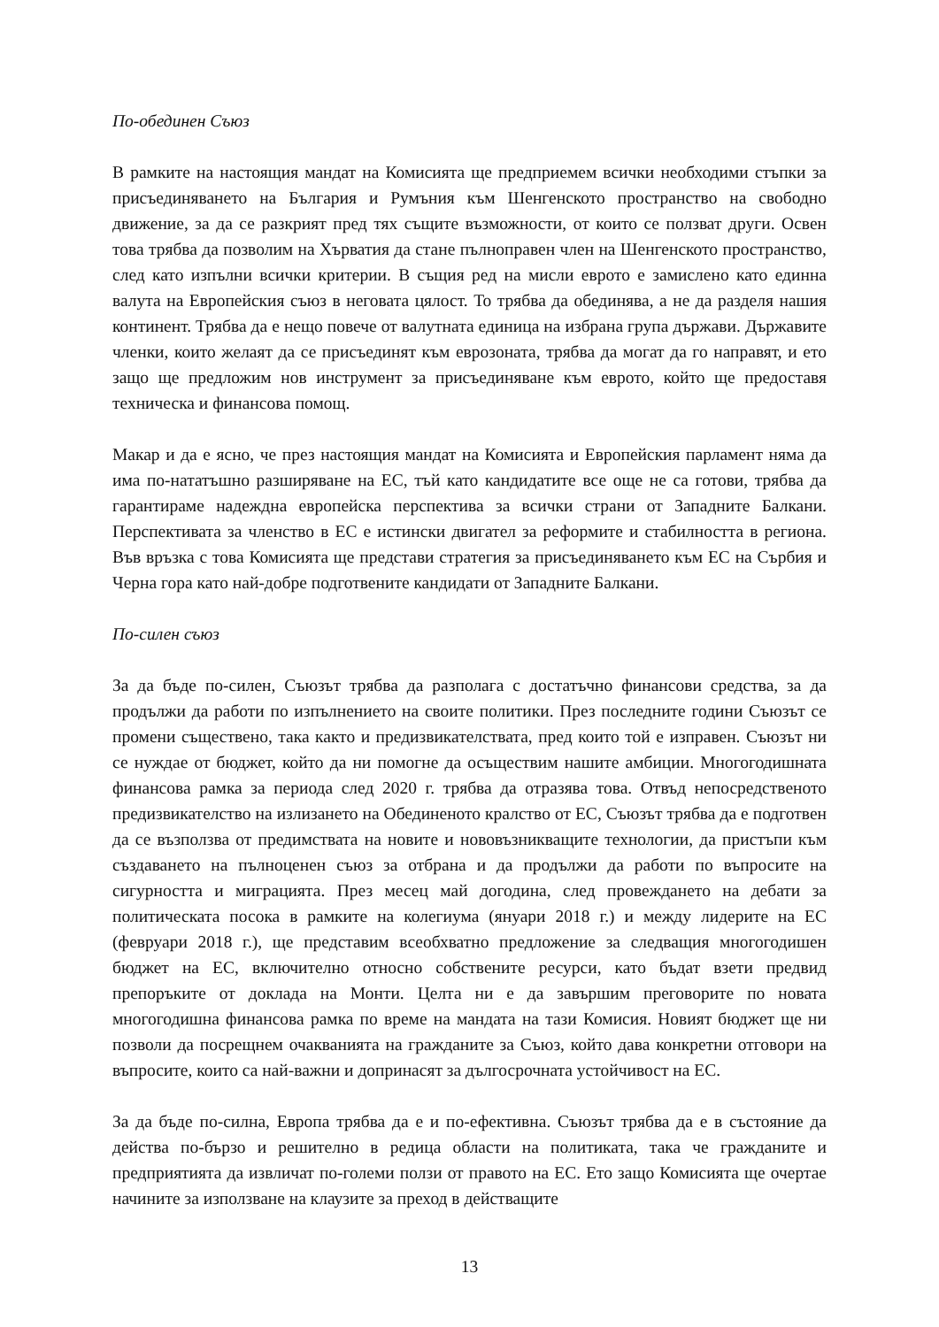По-обединен Съюз
В рамките на настоящия мандат на Комисията ще предприемем всички необходими стъпки за присъединяването на България и Румъния към Шенгенското пространство на свободно движение, за да се разкрият пред тях същите възможности, от които се ползват други. Освен това трябва да позволим на Хърватия да стане пълноправен член на Шенгенското пространство, след като изпълни всички критерии. В същия ред на мисли еврото е замислено като единна валута на Европейския съюз в неговата цялост. То трябва да обединява, а не да разделя нашия континент. Трябва да е нещо повече от валутната единица на избрана група държави. Държавите членки, които желаят да се присъединят към еврозоната, трябва да могат да го направят, и ето защо ще предложим нов инструмент за присъединяване към еврото, който ще предоставя техническа и финансова помощ.
Макар и да е ясно, че през настоящия мандат на Комисията и Европейския парламент няма да има по-нататъшно разширяване на ЕС, тъй като кандидатите все още не са готови, трябва да гарантираме надеждна европейска перспектива за всички страни от Западните Балкани. Перспективата за членство в ЕС е истински двигател за реформите и стабилността в региона. Във връзка с това Комисията ще представи стратегия за присъединяването към ЕС на Сърбия и Черна гора като най-добре подготвените кандидати от Западните Балкани.
По-силен съюз
За да бъде по-силен, Съюзът трябва да разполага с достатъчно финансови средства, за да продължи да работи по изпълнението на своите политики. През последните години Съюзът се промени съществено, така както и предизвикателствата, пред които той е изправен. Съюзът ни се нуждае от бюджет, който да ни помогне да осъществим нашите амбиции. Многогодишната финансова рамка за периода след 2020 г. трябва да отразява това. Отвъд непосредственото предизвикателство на излизането на Обединеното кралство от ЕС, Съюзът трябва да е подготвен да се възползва от предимствата на новите и нововъзникващите технологии, да пристъпи към създаването на пълноценен съюз за отбрана и да продължи да работи по въпросите на сигурността и миграцията. През месец май догодина, след провеждането на дебати за политическата посока в рамките на колегиума (януари 2018 г.) и между лидерите на ЕС (февруари 2018 г.), ще представим всеобхватно предложение за следващия многогодишен бюджет на ЕС, включително относно собствените ресурси, като бъдат взети предвид препоръките от доклада на Монти. Целта ни е да завършим преговорите по новата многогодишна финансова рамка по време на мандата на тази Комисия. Новият бюджет ще ни позволи да посрещнем очакванията на гражданите за Съюз, който дава конкретни отговори на въпросите, които са най-важни и допринасят за дългосрочната устойчивост на ЕС.
За да бъде по-силна, Европа трябва да е и по-ефективна. Съюзът трябва да е в състояние да действа по-бързо и решително в редица области на политиката, така че гражданите и предприятията да извличат по-големи ползи от правото на ЕС. Ето защо Комисията ще очертае начините за използване на клаузите за преход в действащите
13